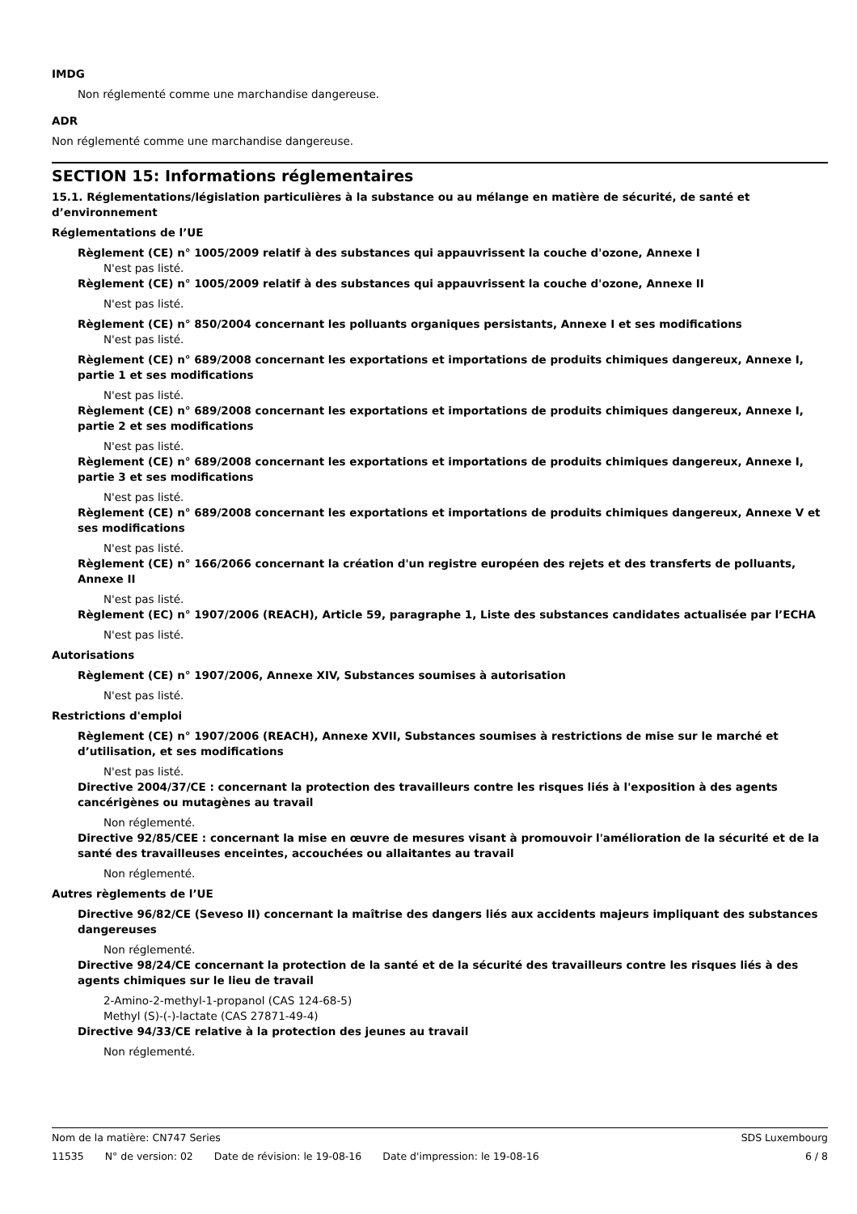IMDG
Non réglementé comme une marchandise dangereuse.
ADR
Non réglementé comme une marchandise dangereuse.
SECTION 15: Informations réglementaires
15.1. Réglementations/législation particulières à la substance ou au mélange en matière de sécurité, de santé et d’environnement
Réglementations de l’UE
Règlement (CE) n° 1005/2009 relatif à des substances qui appauvrissent la couche d'ozone, Annexe I
N'est pas listé.
Règlement (CE) n° 1005/2009 relatif à des substances qui appauvrissent la couche d'ozone, Annexe II
N'est pas listé.
Règlement (CE) n° 850/2004 concernant les polluants organiques persistants, Annexe I et ses modifications
N'est pas listé.
Règlement (CE) n° 689/2008 concernant les exportations et importations de produits chimiques dangereux, Annexe I, partie 1 et ses modifications
N'est pas listé.
Règlement (CE) n° 689/2008 concernant les exportations et importations de produits chimiques dangereux, Annexe I, partie 2 et ses modifications
N'est pas listé.
Règlement (CE) n° 689/2008 concernant les exportations et importations de produits chimiques dangereux, Annexe I, partie 3 et ses modifications
N'est pas listé.
Règlement (CE) n° 689/2008 concernant les exportations et importations de produits chimiques dangereux, Annexe V et ses modifications
N'est pas listé.
Règlement (CE) n° 166/2066 concernant la création d'un registre européen des rejets et des transferts de polluants, Annexe II
N'est pas listé.
Règlement (EC) n° 1907/2006 (REACH), Article 59, paragraphe 1, Liste des substances candidates actualisée par l’ECHA
N'est pas listé.
Autorisations
Règlement (CE) n° 1907/2006, Annexe XIV, Substances soumises à autorisation
N'est pas listé.
Restrictions d'emploi
Règlement (CE) n° 1907/2006 (REACH), Annexe XVII, Substances soumises à restrictions de mise sur le marché et d’utilisation, et ses modifications
N'est pas listé.
Directive 2004/37/CE : concernant la protection des travailleurs contre les risques liés à l'exposition à des agents cancérigènes ou mutagènes au travail
Non réglementé.
Directive 92/85/CEE : concernant la mise en œuvre de mesures visant à promouvoir l'amélioration de la sécurité et de la santé des travailleuses enceintes, accouchées ou allaitantes au travail
Non réglementé.
Autres règlements de l’UE
Directive 96/82/CE (Seveso II) concernant la maîtrise des dangers liés aux accidents majeurs impliquant des substances dangereuses
Non réglementé.
Directive 98/24/CE concernant la protection de la santé et de la sécurité des travailleurs contre les risques liés à des agents chimiques sur le lieu de travail
2-Amino-2-methyl-1-propanol (CAS 124-68-5)
Methyl (S)-(-)-lactate (CAS 27871-49-4)
Directive 94/33/CE relative à la protection des jeunes au travail
Non réglementé.
Nom de la matière: CN747 Series
SDS Luxembourg
11535 N° de version: 02 Date de révision: le 19-08-16 Date d'impression: le 19-08-16
6 / 8